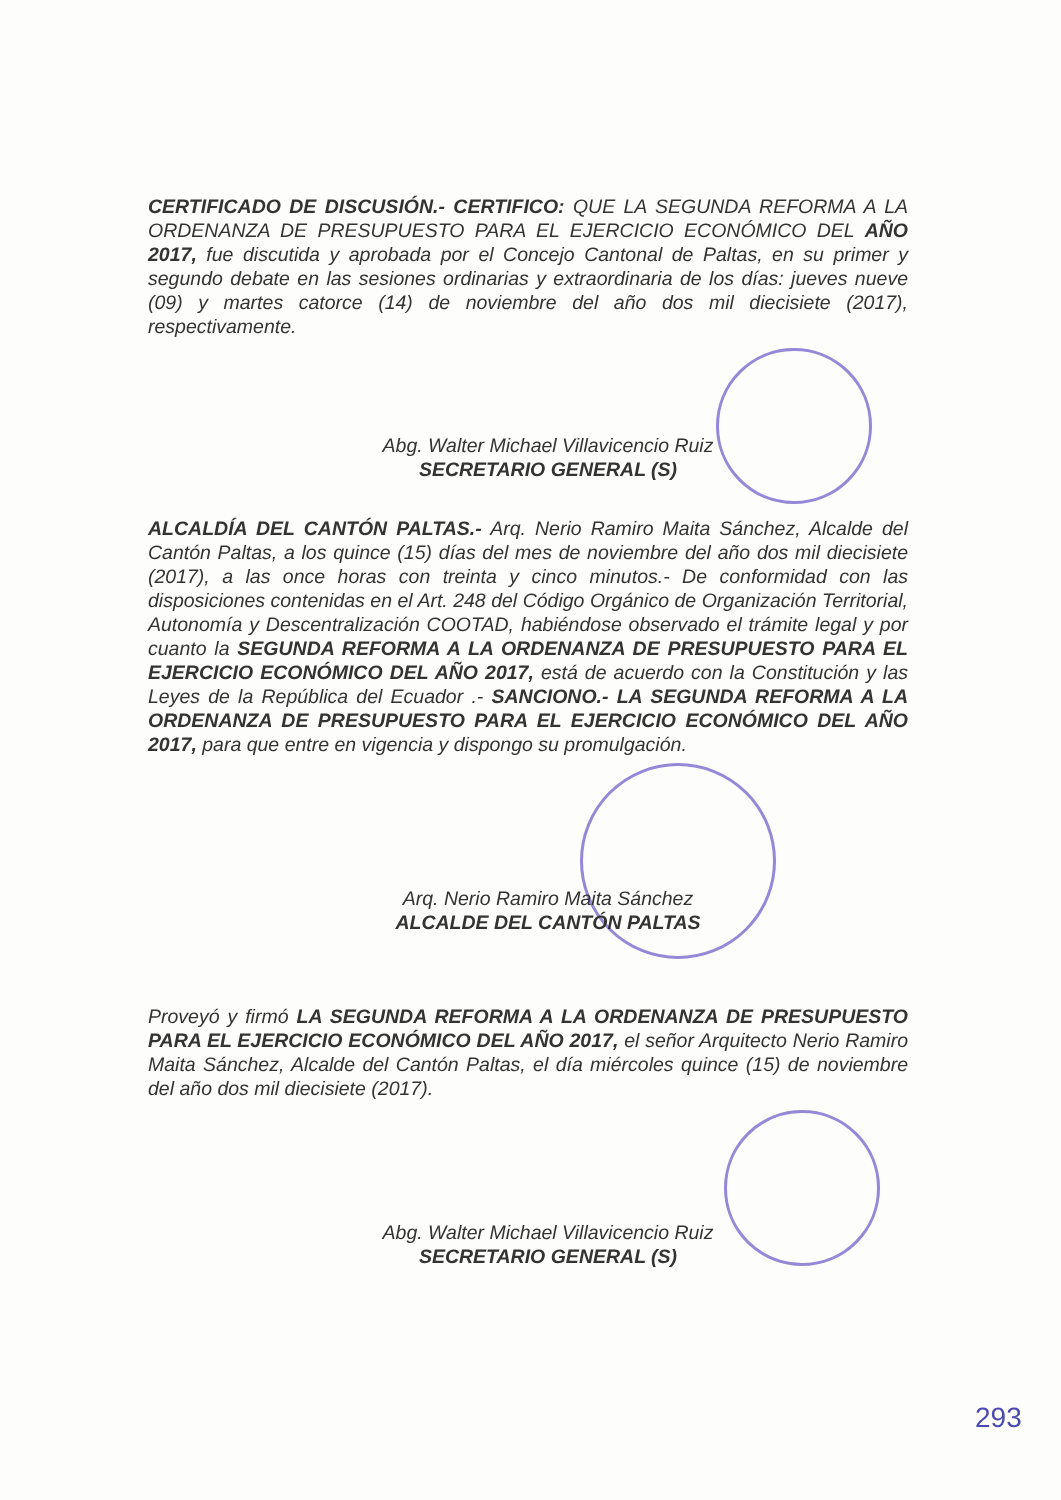CERTIFICADO DE DISCUSIÓN.- CERTIFICO: QUE LA SEGUNDA REFORMA A LA ORDENANZA DE PRESUPUESTO PARA EL EJERCICIO ECONÓMICO DEL AÑO 2017, fue discutida y aprobada por el Concejo Cantonal de Paltas, en su primer y segundo debate en las sesiones ordinarias y extraordinaria de los días: jueves nueve (09) y martes catorce (14) de noviembre del año dos mil diecisiete (2017), respectivamente.
Abg. Walter Michael Villavicencio Ruiz
SECRETARIO GENERAL (S)
ALCALDÍA DEL CANTÓN PALTAS.- Arq. Nerio Ramiro Maita Sánchez, Alcalde del Cantón Paltas, a los quince (15) días del mes de noviembre del año dos mil diecisiete (2017), a las once horas con treinta y cinco minutos.- De conformidad con las disposiciones contenidas en el Art. 248 del Código Orgánico de Organización Territorial, Autonomía y Descentralización COOTAD, habiéndose observado el trámite legal y por cuanto la SEGUNDA REFORMA A LA ORDENANZA DE PRESUPUESTO PARA EL EJERCICIO ECONÓMICO DEL AÑO 2017, está de acuerdo con la Constitución y las Leyes de la República del Ecuador .- SANCIONO.- LA SEGUNDA REFORMA A LA ORDENANZA DE PRESUPUESTO PARA EL EJERCICIO ECONÓMICO DEL AÑO 2017, para que entre en vigencia y dispongo su promulgación.
Arq. Nerio Ramiro Maita Sánchez
ALCALDE DEL CANTÓN PALTAS
Proveyó y firmó LA SEGUNDA REFORMA A LA ORDENANZA DE PRESUPUESTO PARA EL EJERCICIO ECONÓMICO DEL AÑO 2017, el señor Arquitecto Nerio Ramiro Maita Sánchez, Alcalde del Cantón Paltas, el día miércoles quince (15) de noviembre del año dos mil diecisiete (2017).
Abg. Walter Michael Villavicencio Ruiz
SECRETARIO GENERAL (S)
293